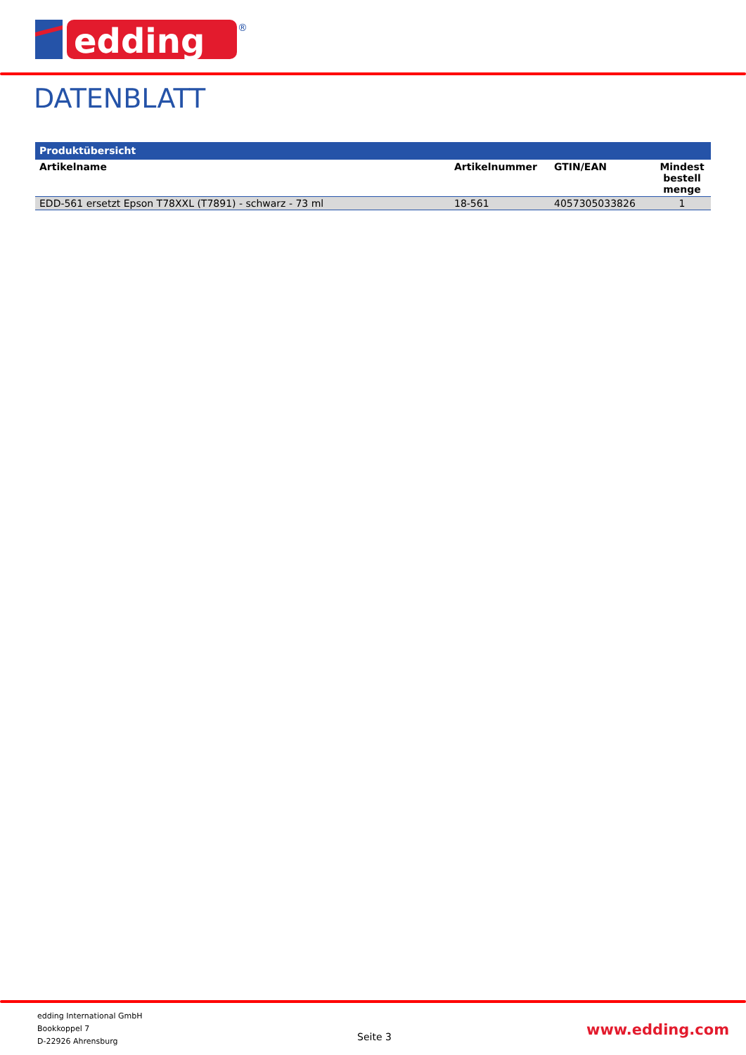edding
®
DATENBLATT
| Produktübersicht | | | |
| --- | --- | --- | --- |
| Artikelname | Artikelnummer | GTIN/EAN | Mindest bestell menge |
| EDD-561 ersetzt Epson T78XXL (T7891) - schwarz - 73 ml | 18-561 | 4057305033826 | 1 |
edding International GmbH
Bookkoppel 7
D-22926 Ahrensburg
Seite 3 www.edding.com